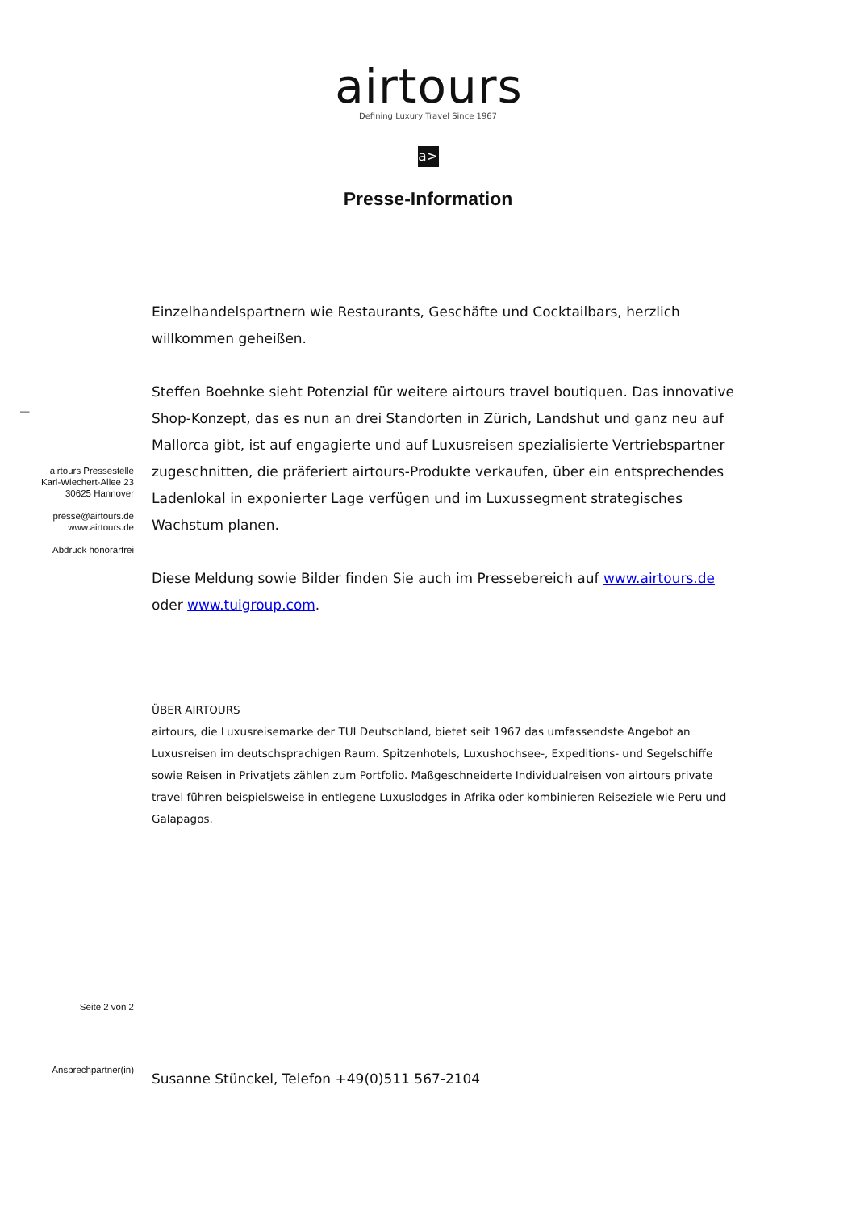airtours
Defining Luxury Travel Since 1967
a>
Presse-Information
—
airtours Pressestelle
Karl-Wiechert-Allee 23
30625 Hannover
presse@airtours.de
www.airtours.de
Abdruck honorarfrei
Einzelhandelspartnern wie Restaurants, Geschäfte und Cocktailbars, herzlich willkommen geheißen.
Steffen Boehnke sieht Potenzial für weitere airtours travel boutiquen. Das innovative Shop-Konzept, das es nun an drei Standorten in Zürich, Landshut und ganz neu auf Mallorca gibt, ist auf engagierte und auf Luxusreisen spezialisierte Vertriebspartner zugeschnitten, die präferiert airtours-Produkte verkaufen, über ein entsprechendes Ladenlokal in exponierter Lage verfügen und im Luxussegment strategisches Wachstum planen.
Diese Meldung sowie Bilder finden Sie auch im Pressebereich auf www.airtours.de oder www.tuigroup.com.
ÜBER AIRTOURS
airtours, die Luxusreisemarke der TUI Deutschland, bietet seit 1967 das umfassendste Angebot an Luxusreisen im deutschsprachigen Raum. Spitzenhotels, Luxushochsee-, Expeditions- und Segelschiffe sowie Reisen in Privatjets zählen zum Portfolio. Maßgeschneiderte Individualreisen von airtours private travel führen beispielsweise in entlegene Luxuslodges in Afrika oder kombinieren Reiseziele wie Peru und Galapagos.
Seite 2 von 2
Ansprechpartner(in)
Susanne Stünckel, Telefon +49(0)511 567-2104